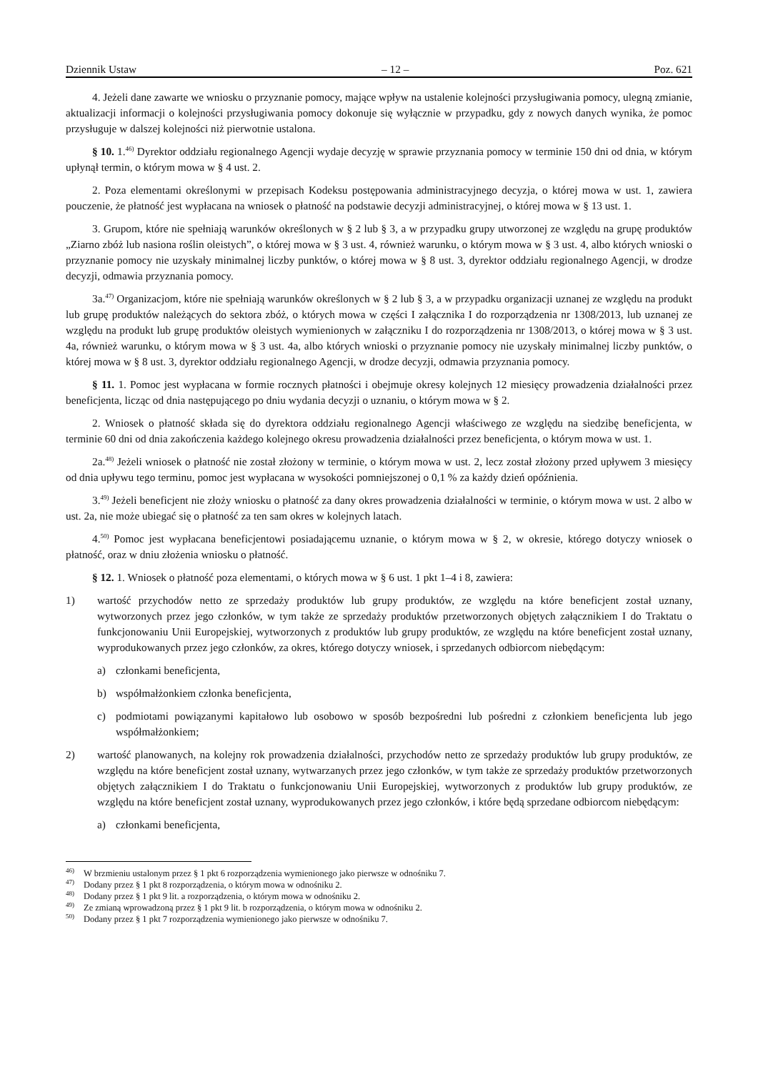Dziennik Ustaw – 12 – Poz. 621
4. Jeżeli dane zawarte we wniosku o przyznanie pomocy, mające wpływ na ustalenie kolejności przysługiwania pomocy, ulegną zmianie, aktualizacji informacji o kolejności przysługiwania pomocy dokonuje się wyłącznie w przypadku, gdy z nowych danych wynika, że pomoc przysługuje w dalszej kolejności niż pierwotnie ustalona.
§ 10. 1.<sup>46)</sup> Dyrektor oddziału regionalnego Agencji wydaje decyzję w sprawie przyznania pomocy w terminie 150 dni od dnia, w którym upłynął termin, o którym mowa w § 4 ust. 2.
2. Poza elementami określonymi w przepisach Kodeksu postępowania administracyjnego decyzja, o której mowa w ust. 1, zawiera pouczenie, że płatność jest wypłacana na wniosek o płatność na podstawie decyzji administracyjnej, o której mowa w § 13 ust. 1.
3. Grupom, które nie spełniają warunków określonych w § 2 lub § 3, a w przypadku grupy utworzonej ze względu na grupę produktów „Ziarno zbóż lub nasiona roślin oleistych”, o której mowa w § 3 ust. 4, również warunku, o którym mowa w § 3 ust. 4, albo których wnioski o przyznanie pomocy nie uzyskały minimalnej liczby punktów, o której mowa w § 8 ust. 3, dyrektor oddziału regionalnego Agencji, w drodze decyzji, odmawia przyznania pomocy.
3a.<sup>47)</sup> Organizacjom, które nie spełniają warunków określonych w § 2 lub § 3, a w przypadku organizacji uznanej ze względu na produkt lub grupę produktów należących do sektora zbóż, o których mowa w części I załącznika I do rozporządzenia nr 1308/2013, lub uznanej ze względu na produkt lub grupę produktów oleistych wymienionych w załączniku I do rozporządzenia nr 1308/2013, o której mowa w § 3 ust. 4a, również warunku, o którym mowa w § 3 ust. 4a, albo których wnioski o przyznanie pomocy nie uzyskały minimalnej liczby punktów, o której mowa w § 8 ust. 3, dyrektor oddziału regionalnego Agencji, w drodze decyzji, odmawia przyznania pomocy.
§ 11. 1. Pomoc jest wypłacana w formie rocznych płatności i obejmuje okresy kolejnych 12 miesięcy prowadzenia działalności przez beneficjenta, licząc od dnia następującego po dniu wydania decyzji o uznaniu, o którym mowa w § 2.
2. Wniosek o płatność składa się do dyrektora oddziału regionalnego Agencji właściwego ze względu na siedzibę beneficjenta, w terminie 60 dni od dnia zakończenia każdego kolejnego okresu prowadzenia działalności przez beneficjenta, o którym mowa w ust. 1.
2a.<sup>48)</sup> Jeżeli wniosek o płatność nie został złożony w terminie, o którym mowa w ust. 2, lecz został złożony przed upływem 3 miesięcy od dnia upływu tego terminu, pomoc jest wypłacana w wysokości pomniejszonej o 0,1 % za każdy dzień opóźnienia.
3.<sup>49)</sup> Jeżeli beneficjent nie złoży wniosku o płatność za dany okres prowadzenia działalności w terminie, o którym mowa w ust. 2 albo w ust. 2a, nie może ubiegać się o płatność za ten sam okres w kolejnych latach.
4.<sup>50)</sup> Pomoc jest wypłacana beneficjentowi posiadającemu uznanie, o którym mowa w § 2, w okresie, którego dotyczy wniosek o płatność, oraz w dniu złożenia wniosku o płatność.
§ 12. 1. Wniosek o płatność poza elementami, o których mowa w § 6 ust. 1 pkt 1–4 i 8, zawiera:
1) wartość przychodów netto ze sprzedaży produktów lub grupy produktów, ze względu na które beneficjent został uznany, wytworzonych przez jego członków, w tym także ze sprzedaży produktów przetworzonych objętych załącznikiem I do Traktatu o funkcjonowaniu Unii Europejskiej, wytworzonych z produktów lub grupy produktów, ze względu na które beneficjent został uznany, wyprodukowanych przez jego członków, za okres, którego dotyczy wniosek, i sprzedanych odbiorcom niebędącym:
a) członkami beneficjenta,
b) współmałżonkiem członka beneficjenta,
c) podmiotami powiązanymi kapitałowo lub osobowo w sposób bezpośredni lub pośredni z członkiem beneficjenta lub jego współmałżonkiem;
2) wartość planowanych, na kolejny rok prowadzenia działalności, przychodów netto ze sprzedaży produktów lub grupy produktów, ze względu na które beneficjent został uznany, wytwarzanych przez jego członków, w tym także ze sprzedaży produktów przetworzonych objętych załącznikiem I do Traktatu o funkcjonowaniu Unii Europejskiej, wytworzonych z produktów lub grupy produktów, ze względu na które beneficjent został uznany, wyprodukowanych przez jego członków, i które będą sprzedane odbiorcom niebędącym:
a) członkami beneficjenta,
<sup>46)</sup> W brzmieniu ustalonym przez § 1 pkt 6 rozporządzenia wymienionego jako pierwsze w odnośniku 7.
<sup>47)</sup> Dodany przez § 1 pkt 8 rozporządzenia, o którym mowa w odnośniku 2.
<sup>48)</sup> Dodany przez § 1 pkt 9 lit. a rozporządzenia, o którym mowa w odnośniku 2.
<sup>49)</sup> Ze zmianą wprowadzoną przez § 1 pkt 9 lit. b rozporządzenia, o którym mowa w odnośniku 2.
<sup>50)</sup> Dodany przez § 1 pkt 7 rozporządzenia wymienionego jako pierwsze w odnośniku 7.